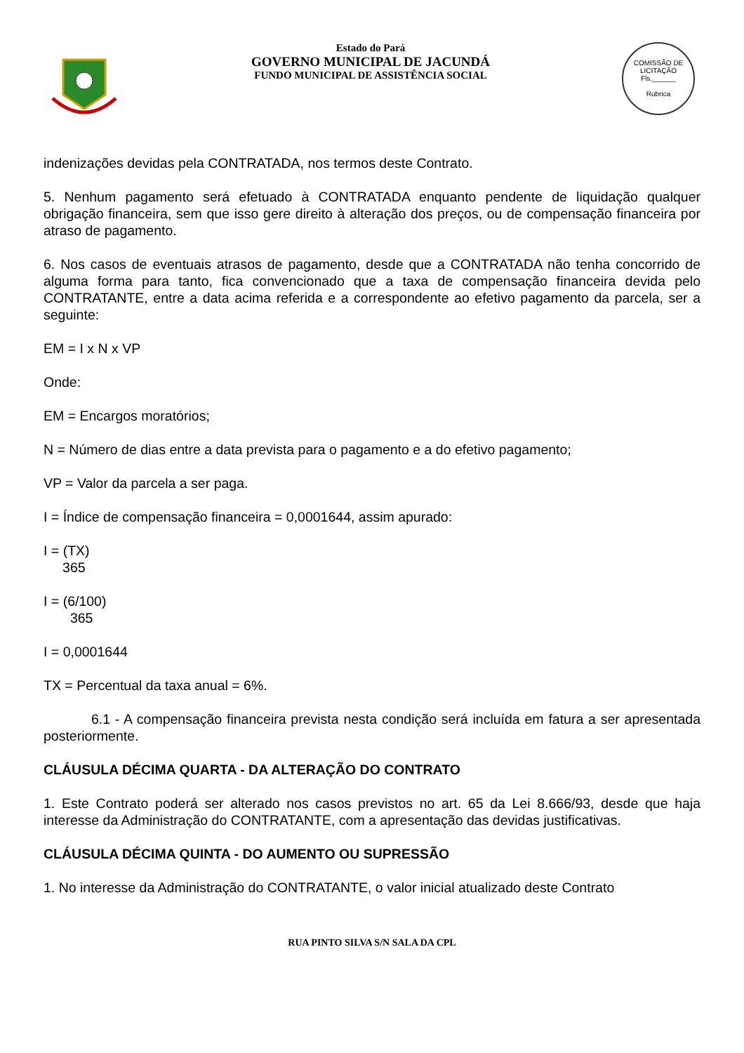Estado do Pará
GOVERNO MUNICIPAL DE JACUNDÁ
FUNDO MUNICIPAL DE ASSISTÊNCIA SOCIAL
COMISSÃO DE LICITAÇÃO
Fls.______
Rubrica
indenizações devidas pela CONTRATADA, nos termos deste Contrato.
5. Nenhum pagamento será efetuado à CONTRATADA enquanto pendente de liquidação qualquer obrigação financeira, sem que isso gere direito à alteração dos preços, ou de compensação financeira por atraso de pagamento.
6. Nos casos de eventuais atrasos de pagamento, desde que a CONTRATADA não tenha concorrido de alguma forma para tanto, fica convencionado que a taxa de compensação financeira devida pelo CONTRATANTE, entre a data acima referida e a correspondente ao efetivo pagamento da parcela, ser a seguinte:
EM = I x N x VP
Onde:
EM = Encargos moratórios;
N = Número de dias entre a data prevista para o pagamento e a do efetivo pagamento;
VP = Valor da parcela a ser paga.
I = Índice de compensação financeira = 0,0001644, assim apurado:
I = (TX)
365
I = (6/100)
365
I = 0,0001644
TX = Percentual da taxa anual = 6%.
6.1 - A compensação financeira prevista nesta condição será incluída em fatura a ser apresentada posteriormente.
CLÁUSULA DÉCIMA QUARTA - DA ALTERAÇÃO DO CONTRATO
1. Este Contrato poderá ser alterado nos casos previstos no art. 65 da Lei 8.666/93, desde que haja interesse da Administração do CONTRATANTE, com a apresentação das devidas justificativas.
CLÁUSULA DÉCIMA QUINTA - DO AUMENTO OU SUPRESSÃO
1. No interesse da Administração do CONTRATANTE, o valor inicial atualizado deste Contrato
RUA PINTO SILVA S/N SALA DA CPL